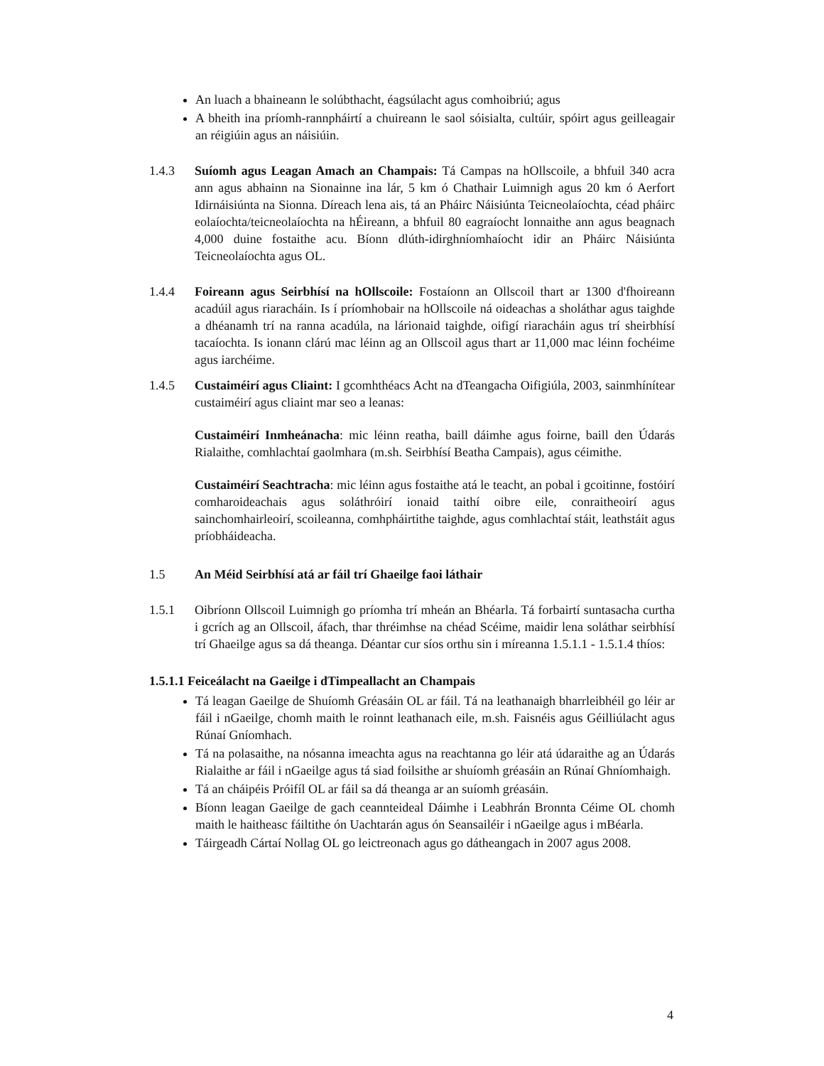An luach a bhaineann le solúbthacht, éagsúlacht agus comhoibriú; agus
A bheith ina príomh-rannpháirtí a chuireann le saol sóisialta, cultúir, spóirt agus geilleagair an réigiúin agus an náisiúin.
1.4.3 Suíomh agus Leagan Amach an Champais: Tá Campas na hOllscoile, a bhfuil 340 acra ann agus abhainn na Sionainne ina lár, 5 km ó Chathair Luimnigh agus 20 km ó Aerfort Idirnáisiúnta na Sionna. Díreach lena ais, tá an Pháirc Náisiúnta Teicneolaíochta, céad pháirc eolaíochta/teicneolaíochta na hÉireann, a bhfuil 80 eagraíocht lonnaithe ann agus beagnach 4,000 duine fostaithe acu. Bíonn dlúth-idirghníomhaíocht idir an Pháirc Náisiúnta Teicneolaíochta agus OL.
1.4.4 Foireann agus Seirbhísí na hOllscoile: Fostaíonn an Ollscoil thart ar 1300 d'fhoireann acadúil agus riaracháin. Is í príomhobair na hOllscoile ná oideachas a sholáthar agus taighde a dhéanamh trí na ranna acadúla, na lárionaid taighde, oifigí riaracháin agus trí sheirbhísí tacaíochta. Is ionann clárú mac léinn ag an Ollscoil agus thart ar 11,000 mac léinn fochéime agus iarchéime.
1.4.5 Custaiméirí agus Cliaint: I gcomhthéacs Acht na dTeangacha Oifigiúla, 2003, sainmhínítear custaiméirí agus cliaint mar seo a leanas:
Custaiméirí Inmheánacha: mic léinn reatha, baill dáimhe agus foirne, baill den Údarás Rialaithe, comhlachtaí gaolmhara (m.sh. Seirbhísí Beatha Campais), agus céimithe.
Custaiméirí Seachtracha: mic léinn agus fostaithe atá le teacht, an pobal i gcoitinne, fostóirí comharoideachais agus soláthróirí ionaid taithí oibre eile, conraitheoirí agus sainchomhairleoirí, scoileanna, comhpháirtithe taighde, agus comhlachtaí stáit, leathstáit agus príobháideacha.
1.5 An Méid Seirbhísí atá ar fáil trí Ghaeilge faoi láthair
1.5.1 Oibríonn Ollscoil Luimnigh go príomha trí mheán an Bhéarla. Tá forbairtí suntasacha curtha i gcrích ag an Ollscoil, áfach, thar thréimhse na chéad Scéime, maidir lena soláthar seirbhísí trí Ghaeilge agus sa dá theanga. Déantar cur síos orthu sin i míreanna 1.5.1.1 - 1.5.1.4 thíos:
1.5.1.1 Feiceálacht na Gaeilge i dTimpeallacht an Champais
Tá leagan Gaeilge de Shuíomh Gréasáin OL ar fáil. Tá na leathanaigh bharrleibhéil go léir ar fáil i nGaeilge, chomh maith le roinnt leathanach eile, m.sh. Faisnéis agus Géilliúlacht agus Rúnaí Gníomhach.
Tá na polasaithe, na nósanna imeachta agus na reachtanna go léir atá údaraithe ag an Údarás Rialaithe ar fáil i nGaeilge agus tá siad foilsithe ar shuíomh gréasáin an Rúnaí Ghníomhaigh.
Tá an cháipéis Próifíl OL ar fáil sa dá theanga ar an suíomh gréasáin.
Bíonn leagan Gaeilge de gach ceannteideal Dáimhe i Leabhrán Bronnta Céime OL chomh maith le haitheasc fáiltithe ón Uachtarán agus ón Seansailéir i nGaeilge agus i mBéarla.
Táirgeadh Cártaí Nollag OL go leictreonach agus go dátheangach in 2007 agus 2008.
4